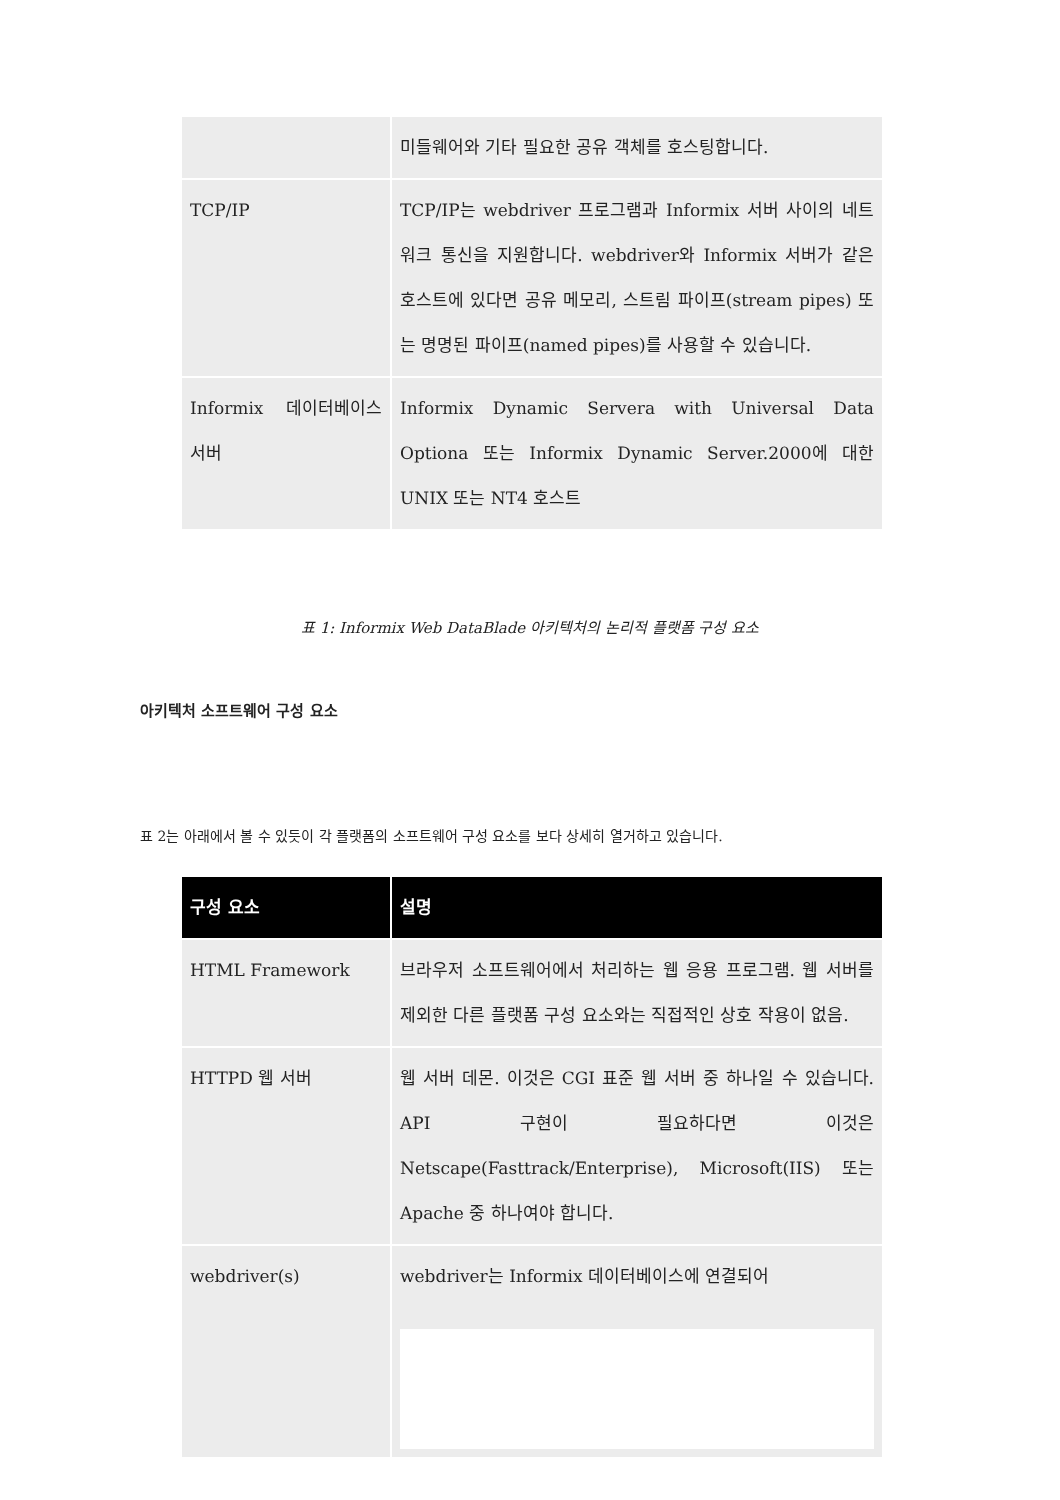| | 미들웨어와 기타 필요한 공유 객체를 호스팅합니다. |
| TCP/IP | TCP/IP는 webdriver 프로그램과 Informix 서버 사이의 네트워크 통신을 지원합니다. webdriver와 Informix 서버가 같은 호스트에 있다면 공유 메모리, 스트림 파이프(stream pipes) 또는 명명된 파이프(named pipes)를 사용할 수 있습니다. |
| Informix 데이터베이스 서버 | Informix Dynamic Servera with Universal Data Optiona 또는 Informix Dynamic Server.2000에 대한 UNIX 또는 NT4 호스트 |
표 1: Informix Web DataBlade 아키텍처의 논리적 플랫폼 구성 요소
아키텍처 소프트웨어 구성 요소
표 2는 아래에서 볼 수 있듯이 각 플랫폼의 소프트웨어 구성 요소를 보다 상세히 열거하고 있습니다.
| 구성 요소 | 설명 |
| --- | --- |
| HTML Framework | 브라우저 소프트웨어에서 처리하는 웹 응용 프로그램. 웹 서버를 제외한 다른 플랫폼 구성 요소와는 직접적인 상호 작용이 없음. |
| HTTPD 웹 서버 | 웹 서버 데몬. 이것은 CGI 표준 웹 서버 중 하나일 수 있습니다. API 구현이 필요하다면 이것은 Netscape(Fasttrack/Enterprise), Microsoft(IIS) 또는 Apache 중 하나여야 합니다. |
| webdriver(s) | webdriver는 Informix 데이터베이스에 연결되어 |